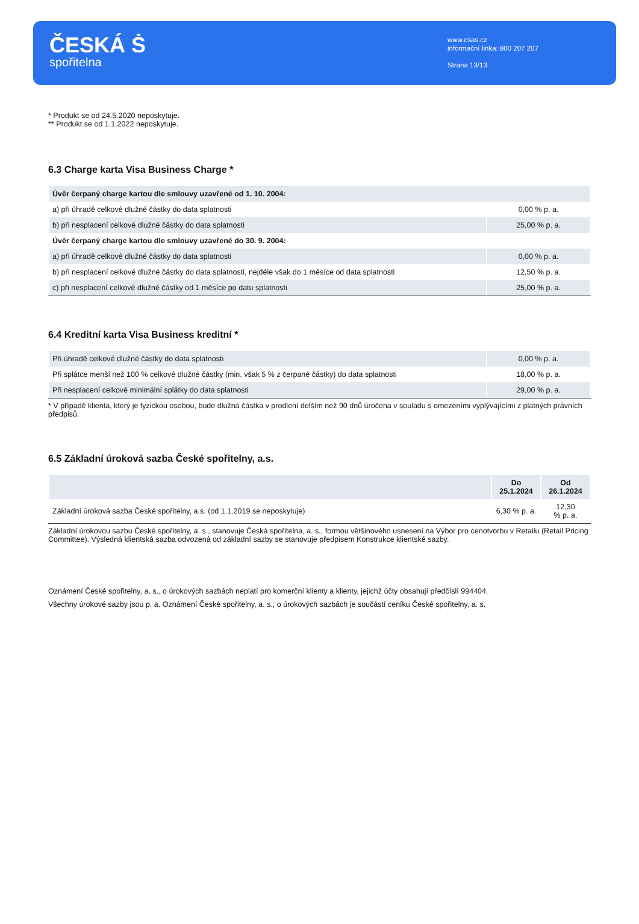ČESKÁ Ṡ
spořitelna
www.csas.cz
informační linka: 800 207 207
Strana 13/13
* Produkt se od 24.5.2020 neposkytuje.
** Produkt se od 1.1.2022 neposkytuje.
6.3 Charge karta Visa Business Charge *
| Úvěr čerpaný charge kartou dle smlouvy uzavřené od 1. 10. 2004: | |
| a) při úhradě celkové dlužné částky do data splatnosti | 0,00 % p. a. |
| b) při nesplacení celkové dlužné částky do data splatnosti | 25,00 % p. a. |
| Úvěr čerpaný charge kartou dle smlouvy uzavřené do 30. 9. 2004: | |
| a) při úhradě celkové dlužné částky do data splatnosti | 0,00 % p. a. |
| b) při nesplacení celkové dlužné částky do data splatnosti, nejdéle však do 1 měsíce od data splatnosti | 12,50 % p. a. |
| c) při nesplacení celkové dlužné částky od 1 měsíce po datu splatnosti | 25,00 % p. a. |
6.4 Kreditní karta Visa Business kreditní *
| Při úhradě celkové dlužné částky do data splatnosti | 0,00 % p. a. |
| Při splátce menší než 100 % celkové dlužné částky (min. však 5 % z čerpané částky) do data splatnosti | 18,00 % p. a. |
| Při nesplacení celkové minimální splátky do data splatnosti | 29,00 % p. a. |
* V případě klienta, který je fyzickou osobou, bude dlužná částka v prodlení delším než 90 dnů úročena v souladu s omezeními vyplývajícími z platných právních předpisů.
6.5 Základní úroková sazba České spořitelny, a.s.
| | Do 25.1.2024 | Od 26.1.2024 |
| --- | --- | --- |
| Základní úroková sazba České spořitelny, a.s. (od 1.1.2019 se neposkytuje) | 6,30 % p. a. | 12,30 % p. a. |
Základní úrokovou sazbu České spořitelny, a. s., stanovuje Česká spořitelna, a. s., formou většinového usnesení na Výbor pro cenotvorbu v Retailu (Retail Pricing Committee). Výsledná klientská sazba odvozená od základní sazby se stanovuje předpisem Konstrukce klientské sazby.
Oznámení České spořitelny, a. s., o úrokových sazbách neplatí pro komerční klienty a klienty, jejichž účty obsahují předčíslí 994404.
Všechny úrokové sazby jsou p. a. Oznámení České spořitelny, a. s., o úrokových sazbách je součástí ceníku České spořitelny, a. s.